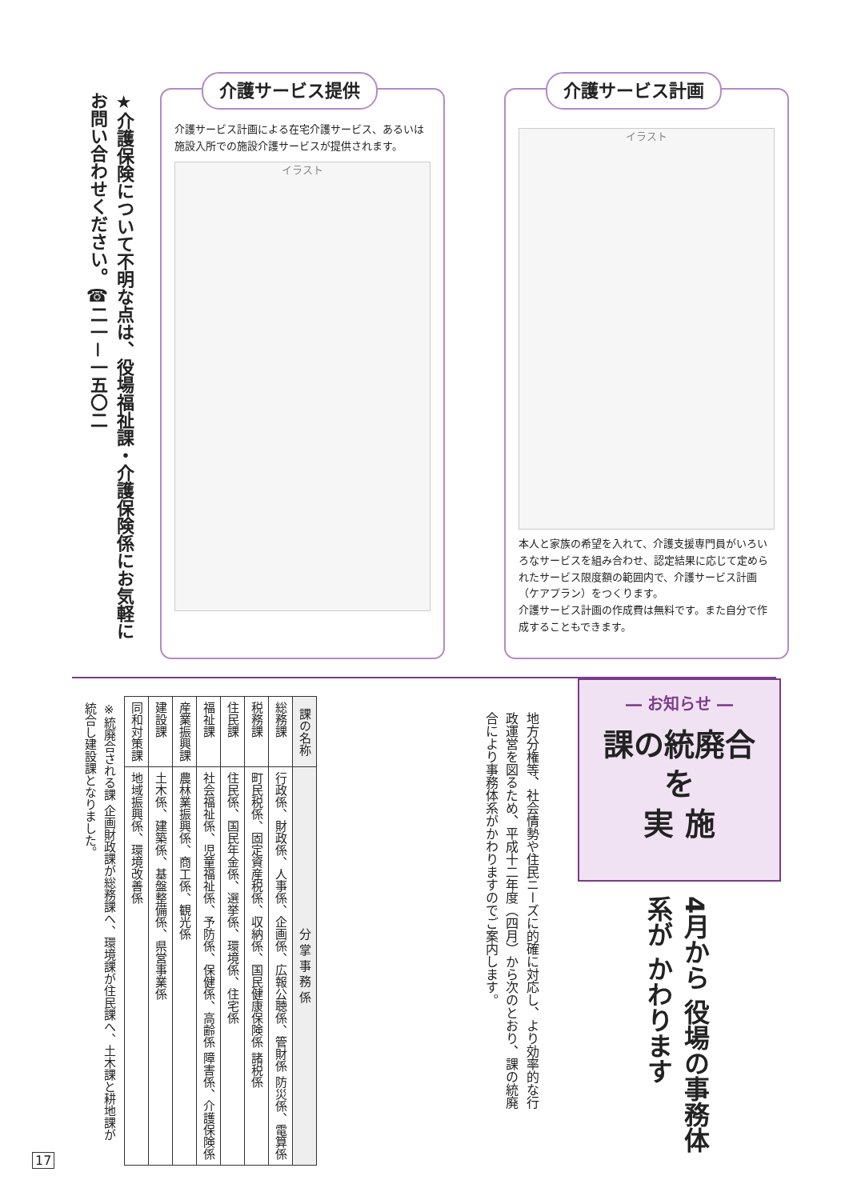介護サービス計画
イラスト
本人と家族の希望を入れて、介護支援専門員がいろいろなサービスを組み合わせ、認定結果に応じて定められたサービス限度額の範囲内で、介護サービス計画（ケアプラン）をつくります。
介護サービス計画の作成費は無料です。また自分で作成することもできます。
介護サービス提供
介護サービス計画による在宅介護サービス、あるいは施設入所での施設介護サービスが提供されます。
イラスト
★介護保険について不明な点は、役場福祉課・介護保険係にお気軽にお問い合わせください。☎二一－一五〇二
― お知らせ ―
課の統廃合
を
実 施
4月から 役場の事務体系が かわります
地方分権等、社会情勢や住民ニーズに的確に対応し、より効率的な行政運営を図るため、平成十二年度（四月）から次のとおり、課の統廃合により事務体系がかわりますのでご案内します。
| 課の名称 | 分 掌 事 務 係 |
| --- | --- |
| 総務課 | 行政係、財政係、人事係、企画係、広報公聴係、管財係 防災係、電算係 |
| 税務課 | 町民税係、固定資産税係、収納係、国民健康保険係 諸税係 |
| 住民課 | 住民係、国民年金係、選挙係、環境係、住宅係 |
| 福祉課 | 社会福祉係、児童福祉係、予防係、保健係、高齢係 障害係、介護保険係 |
| 産業振興課 | 農林業振興係、商工係、観光係 |
| 建設課 | 土木係、建築係、基盤整備係、県営事業係 |
| 同和対策課 | 地域振興係、環境改善係 |
※統廃合される課 企画財政課が総務課へ、環境課が住民課へ、土木課と耕地課が統合し建設課となりました。
17